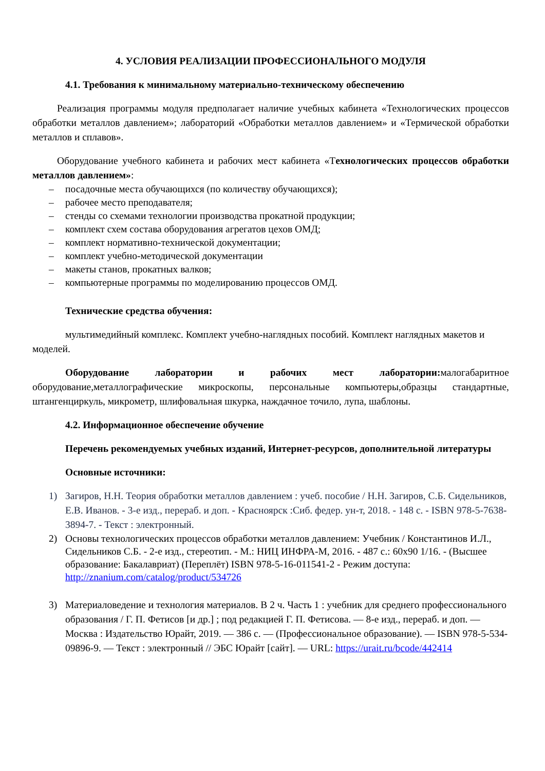4. УСЛОВИЯ РЕАЛИЗАЦИИ ПРОФЕССИОНАЛЬНОГО МОДУЛЯ
4.1. Требования к минимальному материально-техническому обеспечению
Реализация программы модуля предполагает наличие учебных кабинета «Технологических процессов обработки металлов давлением»; лабораторий «Обработки металлов давлением» и «Термической обработки металлов и сплавов».
Оборудование учебного кабинета и рабочих мест кабинета «Технологических процессов обработки металлов давлением»:
– посадочные места обучающихся (по количеству обучающихся);
– рабочее место преподавателя;
– стенды со схемами технологии производства прокатной продукции;
– комплект схем состава оборудования агрегатов цехов ОМД;
– комплект нормативно-технической документации;
– комплект учебно-методической документации
– макеты станов, прокатных валков;
– компьютерные программы по моделированию процессов ОМД.
Технические средства обучения:
мультимедийный комплекс. Комплект учебно-наглядных пособий. Комплект наглядных макетов и моделей.
Оборудование лаборатории и рабочих мест лаборатории: малогабаритное оборудование,металлографические микроскопы, персональные компьютеры,образцы стандартные, штангенциркуль, микрометр, шлифовальная шкурка, наждачное точило, лупа, шаблоны.
4.2. Информационное обеспечение обучение
Перечень рекомендуемых учебных изданий, Интернет-ресурсов, дополнительной литературы
Основные источники:
1) Загиров, Н.Н. Теория обработки металлов давлением : учеб. пособие / Н.Н. Загиров, С.Б. Сидельников, Е.В. Иванов. - 3-е изд., перераб. и доп. - Красноярск :Сиб. федер. ун-т, 2018. - 148 с. - ISBN 978-5-7638-3894-7. - Текст : электронный.
2) Основы технологических процессов обработки металлов давлением: Учебник / Константинов И.Л., Сидельников С.Б. - 2-е изд., стереотип. - М.: НИЦ ИНФРА-М, 2016. - 487 с.: 60x90 1/16. - (Высшее образование: Бакалавриат) (Переплёт) ISBN 978-5-16-011541-2 - Режим доступа: http://znanium.com/catalog/product/534726
3) Материаловедение и технология материалов. В 2 ч. Часть 1 : учебник для среднего профессионального образования / Г. П. Фетисов [и др.] ; под редакцией Г. П. Фетисова. — 8-е изд., перераб. и доп. — Москва : Издательство Юрайт, 2019. — 386 с. — (Профессиональное образование). — ISBN 978-5-534-09896-9. — Текст : электронный // ЭБС Юрайт [сайт]. — URL: https://urait.ru/bcode/442414